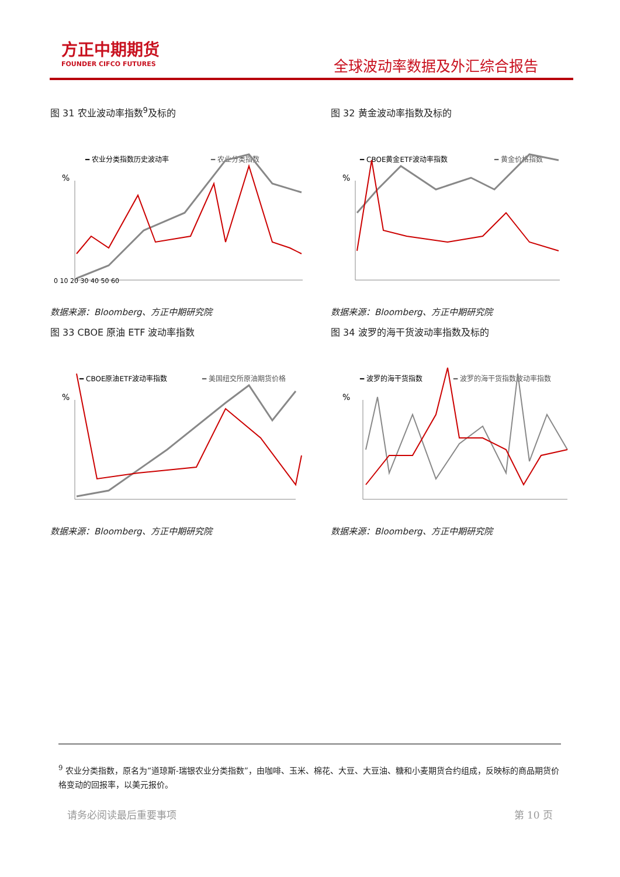方正中期期货
FOUNDER CIFCO FUTURES
全球波动率数据及外汇综合报告
图 31 农业波动率指数<sup>9</sup>及标的
━ 农业分类指数历史波动率
━ 农业分类指数
%
0 10 20 30 40 50 60
数据来源：Bloomberg、方正中期研究院
图 32 黄金波动率指数及标的
━ CBOE黄金ETF波动率指数
━ 黄金价格指数
%
数据来源：Bloomberg、方正中期研究院
图 33 CBOE 原油 ETF 波动率指数
━ CBOE原油ETF波动率指数
━ 美国纽交所原油期货价格
%
数据来源：Bloomberg、方正中期研究院
图 34 波罗的海干货波动率指数及标的
━ 波罗的海干货指数
━ 波罗的海干货指数波动率指数
%
数据来源：Bloomberg、方正中期研究院
<sup>9</sup> 农业分类指数，原名为“道琼斯-瑞银农业分类指数”，由咖啡、玉米、棉花、大豆、大豆油、糖和小麦期货合约组成，反映标的商品期货价格变动的回报率，以美元报价。
请务必阅读最后重要事项 第 10 页